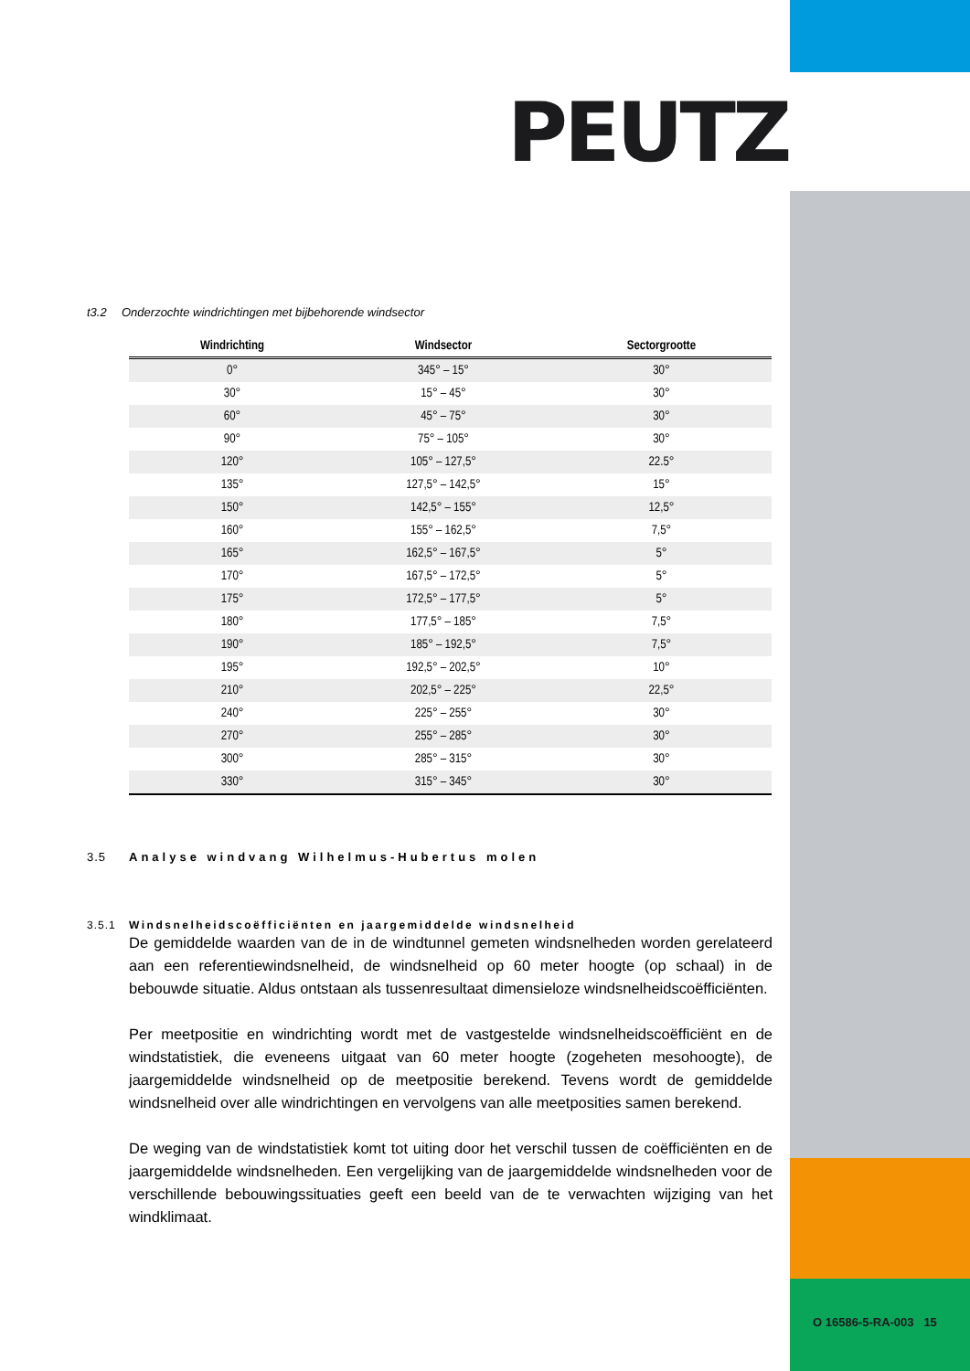O 16586-5-RA-003 15
PEUTZ
t3.2 Onderzochte windrichtingen met bijbehorende windsector
| Windrichting | Windsector | Sectorgrootte |
| --- | --- | --- |
| 0° | 345° – 15° | 30° |
| 30° | 15° – 45° | 30° |
| 60° | 45° – 75° | 30° |
| 90° | 75° – 105° | 30° |
| 120° | 105° – 127,5° | 22.5° |
| 135° | 127,5° – 142,5° | 15° |
| 150° | 142,5° – 155° | 12,5° |
| 160° | 155° – 162,5° | 7,5° |
| 165° | 162,5° – 167,5° | 5° |
| 170° | 167,5° – 172,5° | 5° |
| 175° | 172,5° – 177,5° | 5° |
| 180° | 177,5° – 185° | 7,5° |
| 190° | 185° – 192,5° | 7,5° |
| 195° | 192,5° – 202,5° | 10° |
| 210° | 202,5° – 225° | 22,5° |
| 240° | 225° – 255° | 30° |
| 270° | 255° – 285° | 30° |
| 300° | 285° – 315° | 30° |
| 330° | 315° – 345° | 30° |
3.5 Analyse windvang Wilhelmus-Hubertus molen
3.5.1 Windsnelheidscoëfficiënten en jaargemiddelde windsnelheid
De gemiddelde waarden van de in de windtunnel gemeten windsnelheden worden gerelateerd aan een referentiewindsnelheid, de windsnelheid op 60 meter hoogte (op schaal) in de bebouwde situatie. Aldus ontstaan als tussenresultaat dimensieloze windsnelheidscoëfficiënten.
Per meetpositie en windrichting wordt met de vastgestelde windsnelheidscoëfficiënt en de windstatistiek, die eveneens uitgaat van 60 meter hoogte (zogeheten mesohoogte), de jaargemiddelde windsnelheid op de meetpositie berekend. Tevens wordt de gemiddelde windsnelheid over alle windrichtingen en vervolgens van alle meetposities samen berekend.
De weging van de windstatistiek komt tot uiting door het verschil tussen de coëfficiënten en de jaargemiddelde windsnelheden. Een vergelijking van de jaargemiddelde windsnelheden voor de verschillende bebouwingssituaties geeft een beeld van de te verwachten wijziging van het windklimaat.